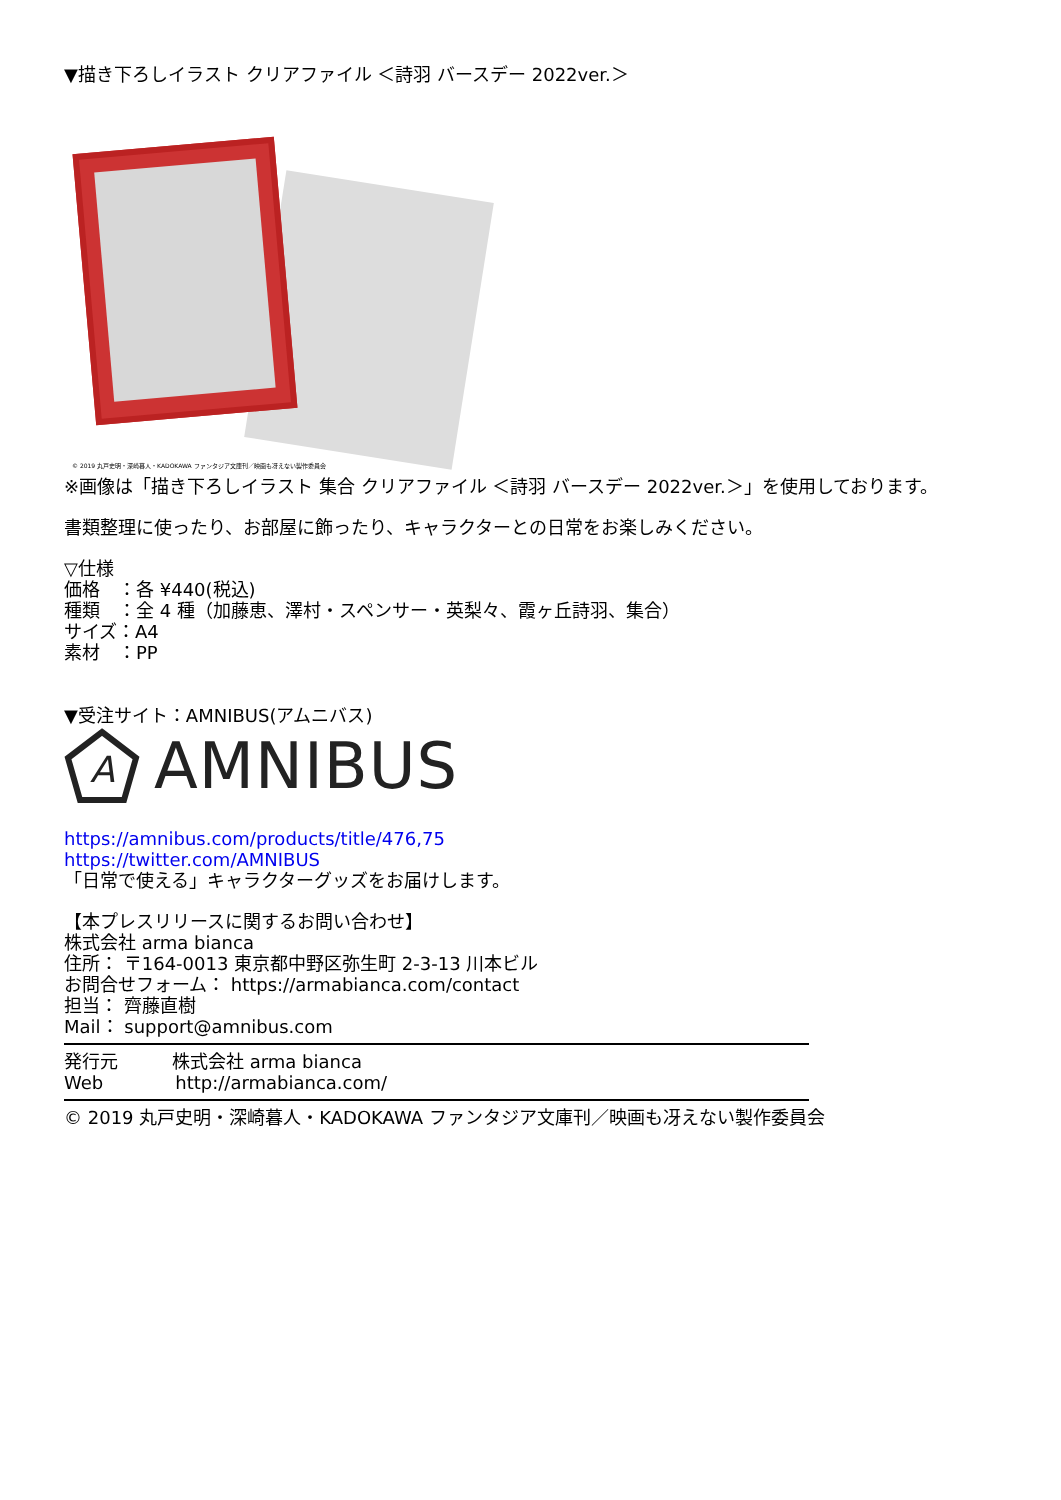▼描き下ろしイラスト クリアファイル ＜詩羽 バースデー 2022ver.＞
© 2019 丸戸史明・深崎暮人・KADOKAWA ファンタジア文庫刊／映画も冴えない製作委員会
※画像は「描き下ろしイラスト 集合 クリアファイル ＜詩羽 バースデー 2022ver.＞」を使用しております。
書類整理に使ったり、お部屋に飾ったり、キャラクターとの日常をお楽しみください。
▽仕様
価格　：各 ¥440(税込)
種類　：全 4 種（加藤恵、澤村・スペンサー・英梨々、霞ヶ丘詩羽、集合）
サイズ：A4
素材　：PP
▼受注サイト：AMNIBUS(アムニバス)
A
AMNIBUS
https://amnibus.com/products/title/476,75
https://twitter.com/AMNIBUS
「日常で使える」キャラクターグッズをお届けします。
【本プレスリリースに関するお問い合わせ】
株式会社 arma bianca
住所： 〒164-0013 東京都中野区弥生町 2-3-13 川本ビル
お問合せフォーム： https://armabianca.com/contact
担当： 齊藤直樹
Mail： support@amnibus.com
発行元　　　株式会社 arma bianca
Web　　　　http://armabianca.com/
© 2019 丸戸史明・深崎暮人・KADOKAWA ファンタジア文庫刊／映画も冴えない製作委員会